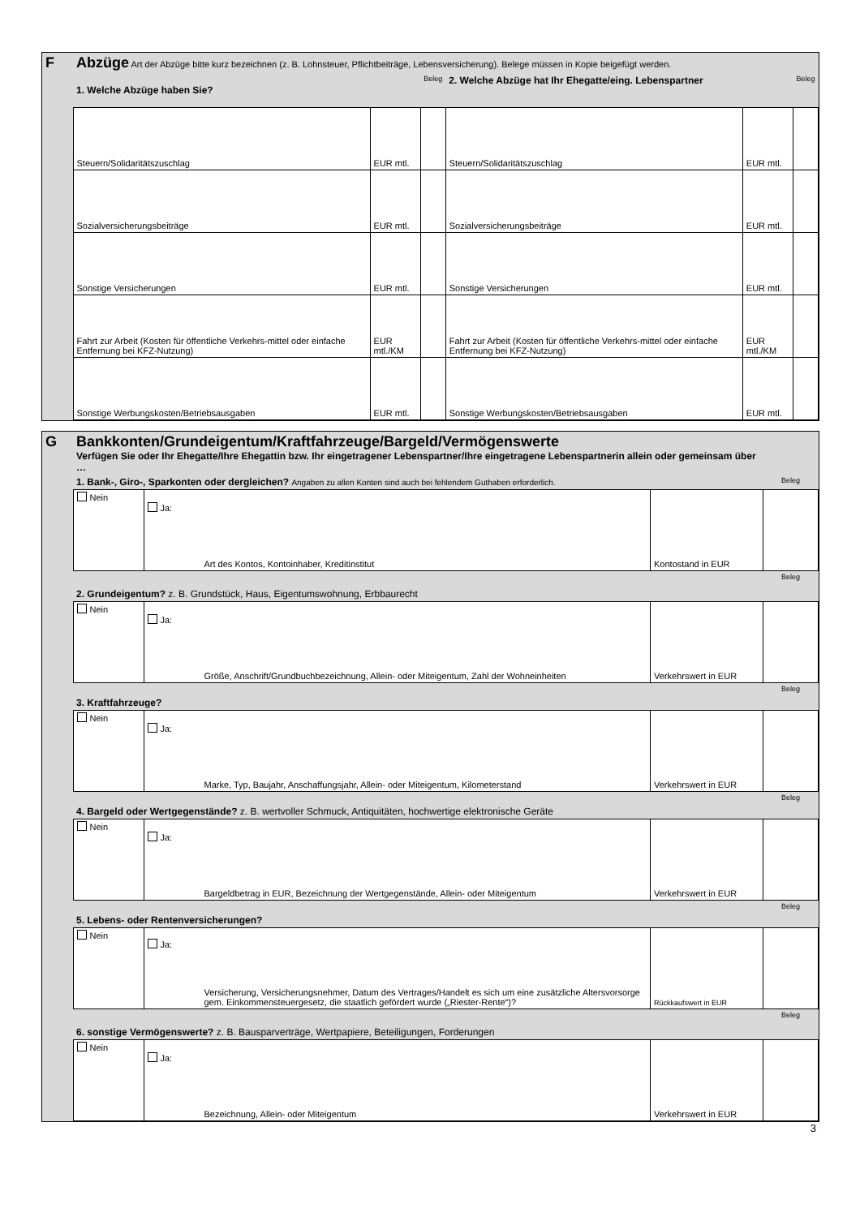| F | Abzüge Art der Abzüge bitte kurz bezeichnen (z. B. Lohnsteuer, Pflichtbeiträge, Lebensversicherung). Belege müssen in Kopie beigefügt werden. | | | | | |
| | 1. Welche Abzüge haben Sie? | | Beleg | 2. Welche Abzüge hat Ihr Ehegatte/eing. Lebenspartner | | Beleg |
| | Steuern/Solidaritätszuschlag | EUR mtl. | | Steuern/Solidaritätszuschlag | EUR mtl. | |
| | Sozialversicherungsbeiträge | EUR mtl. | | Sozialversicherungsbeiträge | EUR mtl. | |
| | Sonstige Versicherungen | EUR mtl. | | Sonstige Versicherungen | EUR mtl. | |
| | Fahrt zur Arbeit (Kosten für öffentliche Verkehrs-mittel oder einfache Entfernung bei KFZ-Nutzung) | EUR mtl./KM | | Fahrt zur Arbeit (Kosten für öffentliche Verkehrs-mittel oder einfache Entfernung bei KFZ-Nutzung) | EUR mtl./KM | |
| | Sonstige Werbungskosten/Betriebsausgaben | EUR mtl. | | Sonstige Werbungskosten/Betriebsausgaben | EUR mtl. | |
| G | Bankkonten/Grundeigentum/Kraftfahrzeuge/Bargeld/Vermögenswerte Verfügen Sie oder Ihr Ehegatte/Ihre Ehegattin bzw. Ihr eingetragener Lebenspartner/Ihre eingetragene Lebenspartnerin allein oder gemeinsam über … | | | |
| | 1. Bank-, Giro-, Sparkonten oder dergleichen? Angaben zu allen Konten sind auch bei fehlendem Guthaben erforderlich. | | | Beleg |
| | Nein | Ja: Art des Kontos, Kontoinhaber, Kreditinstitut | Kontostand in EUR | |
| | 2. Grundeigentum? z. B. Grundstück, Haus, Eigentumswohnung, Erbbaurecht | | | Beleg |
| | Nein | Ja: Größe, Anschrift/Grundbuchbezeichnung, Allein- oder Miteigentum, Zahl der Wohneinheiten | Verkehrswert in EUR | |
| | 3. Kraftfahrzeuge? | | | Beleg |
| | Nein | Ja: Marke, Typ, Baujahr, Anschaffungsjahr, Allein- oder Miteigentum, Kilometerstand | Verkehrswert in EUR | |
| | 4. Bargeld oder Wertgegenstände? z. B. wertvoller Schmuck, Antiquitäten, hochwertige elektronische Geräte | | | Beleg |
| | Nein | Ja: Bargeldbetrag in EUR, Bezeichnung der Wertgegenstände, Allein- oder Miteigentum | Verkehrswert in EUR | |
| | 5. Lebens- oder Rentenversicherungen? | | | Beleg |
| | Nein | Ja: Versicherung, Versicherungsnehmer, Datum des Vertrages/Handelt es sich um eine zusätzliche Altersvorsorge gem. Einkommensteuergesetz, die staatlich gefördert wurde („Riester-Rente“)? | Rückkaufswert in EUR | |
| | 6. sonstige Vermögenswerte? z. B. Bausparverträge, Wertpapiere, Beteiligungen, Forderungen | | | Beleg |
| | Nein | Ja: Bezeichnung, Allein- oder Miteigentum | Verkehrswert in EUR | |
3